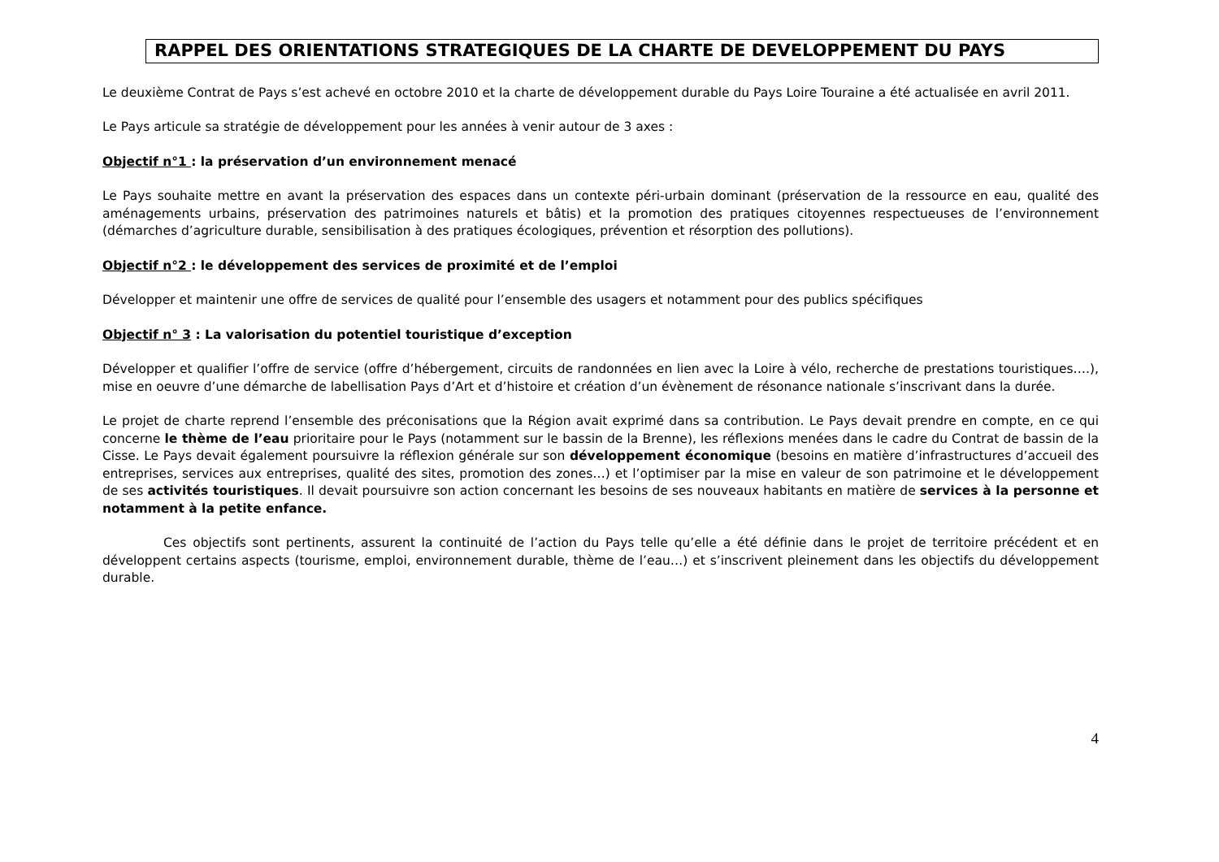RAPPEL DES ORIENTATIONS STRATEGIQUES DE LA CHARTE DE DEVELOPPEMENT DU PAYS
Le deuxième Contrat de Pays s’est achevé en octobre 2010 et la charte de développement durable du Pays Loire Touraine a été actualisée en avril 2011.
Le Pays articule sa stratégie de développement pour les années à venir autour de 3 axes :
Objectif n°1 : la préservation d’un environnement menacé
Le Pays souhaite mettre en avant la préservation des espaces dans un contexte péri-urbain dominant (préservation de la ressource en eau, qualité des aménagements urbains, préservation des patrimoines naturels et bâtis) et la promotion des pratiques citoyennes respectueuses de l’environnement (démarches d’agriculture durable, sensibilisation à des pratiques écologiques, prévention et résorption des pollutions).
Objectif n°2 : le développement des services de proximité et de l’emploi
Développer et maintenir une offre de services de qualité pour l’ensemble des usagers et notamment pour des publics spécifiques
Objectif n° 3 : La valorisation du potentiel touristique d’exception
Développer et qualifier l’offre de service (offre d’hébergement, circuits de randonnées en lien avec la Loire à vélo, recherche de prestations touristiques….), mise en oeuvre d’une démarche de labellisation Pays d’Art et d’histoire et création d’un évènement de résonance nationale s’inscrivant dans la durée.
Le projet de charte reprend l’ensemble des préconisations que la Région avait exprimé dans sa contribution. Le Pays devait prendre en compte, en ce qui concerne le thème de l’eau prioritaire pour le Pays (notamment sur le bassin de la Brenne), les réflexions menées dans le cadre du Contrat de bassin de la Cisse. Le Pays devait également poursuivre la réflexion générale sur son développement économique (besoins en matière d’infrastructures d’accueil des entreprises, services aux entreprises, qualité des sites, promotion des zones…) et l’optimiser par la mise en valeur de son patrimoine et le développement de ses activités touristiques. Il devait poursuivre son action concernant les besoins de ses nouveaux habitants en matière de services à la personne et notamment à la petite enfance.
Ces objectifs sont pertinents, assurent la continuité de l’action du Pays telle qu’elle a été définie dans le projet de territoire précédent et en développent certains aspects (tourisme, emploi, environnement durable, thème de l’eau…) et s’inscrivent pleinement dans les objectifs du développement durable.
4